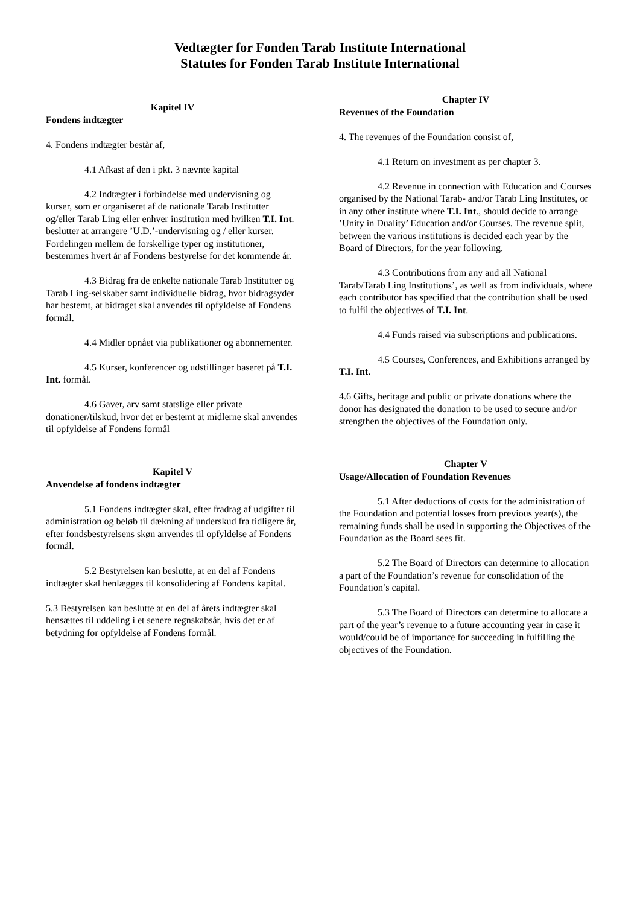Vedtægter for Fonden Tarab Institute International
Statutes for Fonden Tarab Institute International
Kapitel IV
Fondens indtægter
4. Fondens indtægter består af,
4.1 Afkast af den i pkt. 3 nævnte kapital
4.2 Indtægter i forbindelse med undervisning og kurser, som er organiseret af de nationale Tarab Institutter og/eller Tarab Ling eller enhver institution med hvilken T.I. Int. beslutter at arrangere ’U.D.’-undervisning og / eller kurser. Fordelingen mellem de forskellige typer og institutioner, bestemmes hvert år af Fondens bestyrelse for det kommende år.
4.3 Bidrag fra de enkelte nationale Tarab Institutter og Tarab Ling-selskaber samt individuelle bidrag, hvor bidragsyder har bestemt, at bidraget skal anvendes til opfyldelse af Fondens formål.
4.4 Midler opnået via publikationer og abonnementer.
4.5 Kurser, konferencer og udstillinger baseret på T.I. Int. formål.
4.6 Gaver, arv samt statslige eller private donationer/tilskud, hvor det er bestemt at midlerne skal anvendes til opfyldelse af Fondens formål
Kapitel V
Anvendelse af fondens indtægter
5.1 Fondens indtægter skal, efter fradrag af udgifter til administration og beløb til dækning af underskud fra tidligere år, efter fondsbestyrelsens skøn anvendes til opfyldelse af Fondens formål.
5.2 Bestyrelsen kan beslutte, at en del af Fondens indtægter skal henlægges til konsolidering af Fondens kapital.
5.3 Bestyrelsen kan beslutte at en del af årets indtægter skal hensættes til uddeling i et senere regnskabsår, hvis det er af betydning for opfyldelse af Fondens formål.
Chapter IV
Revenues of the Foundation
4. The revenues of the Foundation consist of,
4.1 Return on investment as per chapter 3.
4.2 Revenue in connection with Education and Courses organised by the National Tarab- and/or Tarab Ling Institutes, or in any other institute where T.I. Int., should decide to arrange ’Unity in Duality’ Education and/or Courses. The revenue split, between the various institutions is decided each year by the Board of Directors, for the year following.
4.3 Contributions from any and all National Tarab/Tarab Ling Institutions’, as well as from individuals, where each contributor has specified that the contribution shall be used to fulfil the objectives of T.I. Int.
4.4 Funds raised via subscriptions and publications.
4.5 Courses, Conferences, and Exhibitions arranged by T.I. Int.
4.6 Gifts, heritage and public or private donations where the donor has designated the donation to be used to secure and/or strengthen the objectives of the Foundation only.
Chapter V
Usage/Allocation of Foundation Revenues
5.1 After deductions of costs for the administration of the Foundation and potential losses from previous year(s), the remaining funds shall be used in supporting the Objectives of the Foundation as the Board sees fit.
5.2 The Board of Directors can determine to allocation a part of the Foundation’s revenue for consolidation of the Foundation’s capital.
5.3 The Board of Directors can determine to allocate a part of the year’s revenue to a future accounting year in case it would/could be of importance for succeeding in fulfilling the objectives of the Foundation.